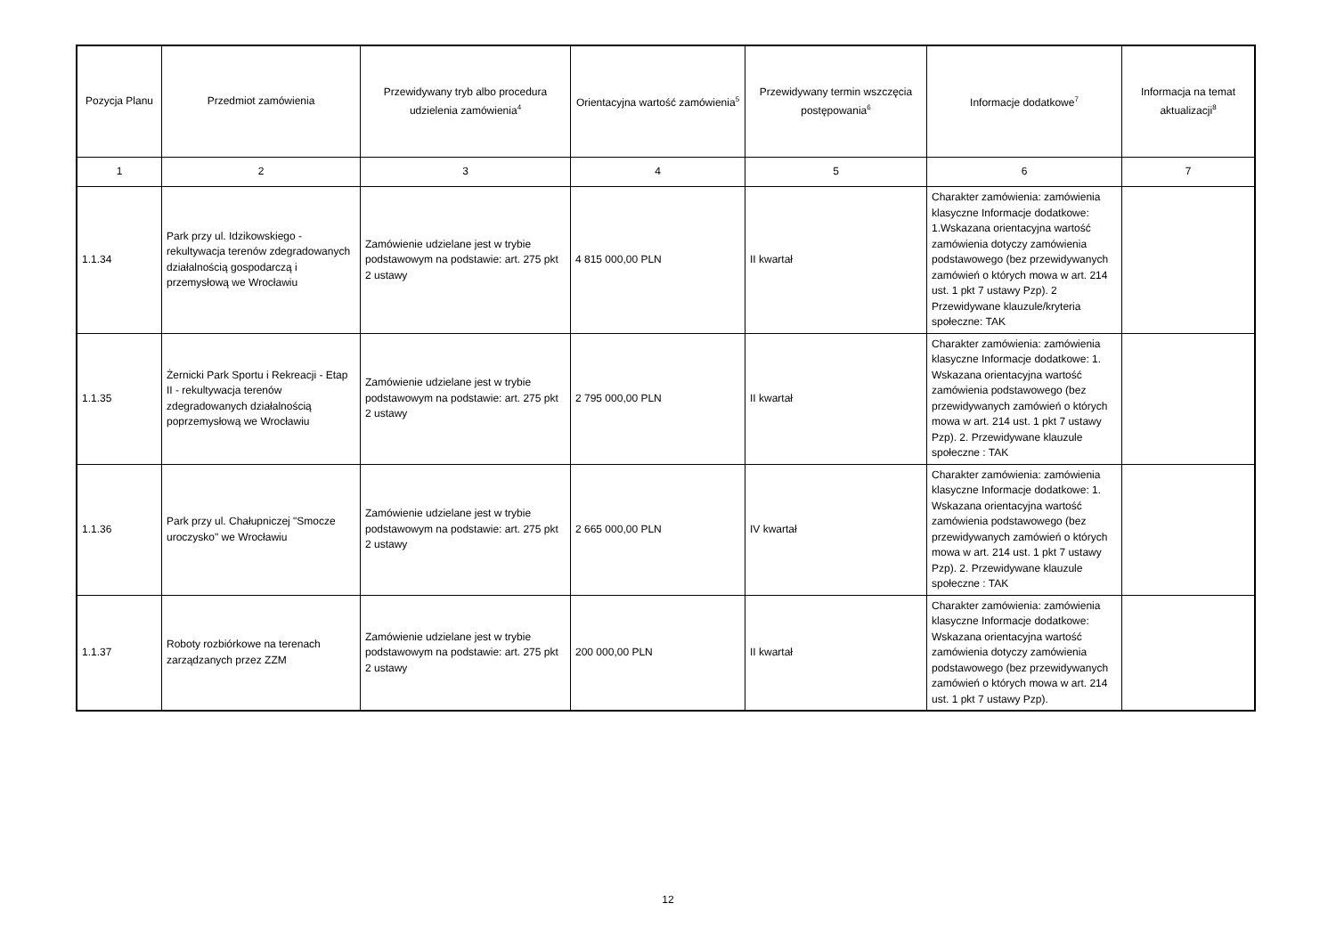| Pozycja Planu | Przedmiot zamówienia | Przewidywany tryb albo procedura udzielenia zamówienia<sup>4</sup> | Orientacyjna wartość zamówienia<sup>5</sup> | Przewidywany termin wszczęcia postępowania<sup>6</sup> | Informacje dodatkowe<sup>7</sup> | Informacja na temat aktualizacji<sup>8</sup> |
| --- | --- | --- | --- | --- | --- | --- |
| 1 | 2 | 3 | 4 | 5 | 6 | 7 |
| 1.1.34 | Park przy ul. Idzikowskiego - rekultywacja terenów zdegradowanych działalnością gospodarczą i przemysłową we Wrocławiu | Zamówienie udzielane jest w trybie podstawowym na podstawie: art. 275 pkt 2 ustawy | 4 815 000,00 PLN | II kwartał | Charakter zamówienia: zamówienia klasyczne Informacje dodatkowe: 1.Wskazana orientacyjna wartość zamówienia dotyczy zamówienia podstawowego (bez przewidywanych zamówień o których mowa w art. 214 ust. 1 pkt 7 ustawy Pzp). 2 Przewidywane klauzule/kryteria społeczne: TAK | |
| 1.1.35 | Żernicki Park Sportu i Rekreacji - Etap II - rekultywacja terenów zdegradowanych działalnością poprzemysłową we Wrocławiu | Zamówienie udzielane jest w trybie podstawowym na podstawie: art. 275 pkt 2 ustawy | 2 795 000,00 PLN | II kwartał | Charakter zamówienia: zamówienia klasyczne Informacje dodatkowe: 1. Wskazana orientacyjna wartość zamówienia podstawowego (bez przewidywanych zamówień o których mowa w art. 214 ust. 1 pkt 7 ustawy Pzp). 2. Przewidywane klauzule społeczne : TAK | |
| 1.1.36 | Park przy ul. Chałupniczej "Smocze uroczysko" we Wrocławiu | Zamówienie udzielane jest w trybie podstawowym na podstawie: art. 275 pkt 2 ustawy | 2 665 000,00 PLN | IV kwartał | Charakter zamówienia: zamówienia klasyczne Informacje dodatkowe: 1. Wskazana orientacyjna wartość zamówienia podstawowego (bez przewidywanych zamówień o których mowa w art. 214 ust. 1 pkt 7 ustawy Pzp). 2. Przewidywane klauzule społeczne : TAK | |
| 1.1.37 | Roboty rozbiórkowe na terenach zarządzanych przez ZZM | Zamówienie udzielane jest w trybie podstawowym na podstawie: art. 275 pkt 2 ustawy | 200 000,00 PLN | II kwartał | Charakter zamówienia: zamówienia klasyczne Informacje dodatkowe: Wskazana orientacyjna wartość zamówienia dotyczy zamówienia podstawowego (bez przewidywanych zamówień o których mowa w art. 214 ust. 1 pkt 7 ustawy Pzp). | |
12